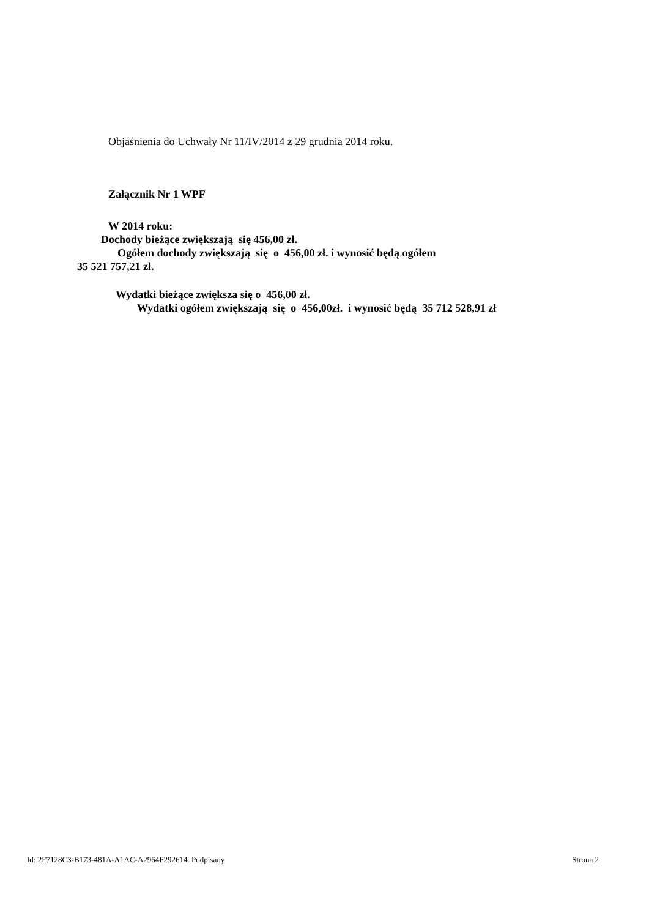Objaśnienia do Uchwały Nr 11/IV/2014 z 29 grudnia 2014 roku.
Załącznik Nr 1 WPF
W 2014 roku:
Dochody bieżące zwiększają się 456,00 zł.
Ogółem dochody zwiększają się o 456,00 zł. i wynosić będą ogółem
35 521 757,21 zł.
Wydatki bieżące zwiększa się o 456,00 zł.
Wydatki ogółem zwiększają się o 456,00zł. i wynosić będą 35 712 528,91 zł
Id: 2F7128C3-B173-481A-A1AC-A2964F292614. Podpisany Strona 2